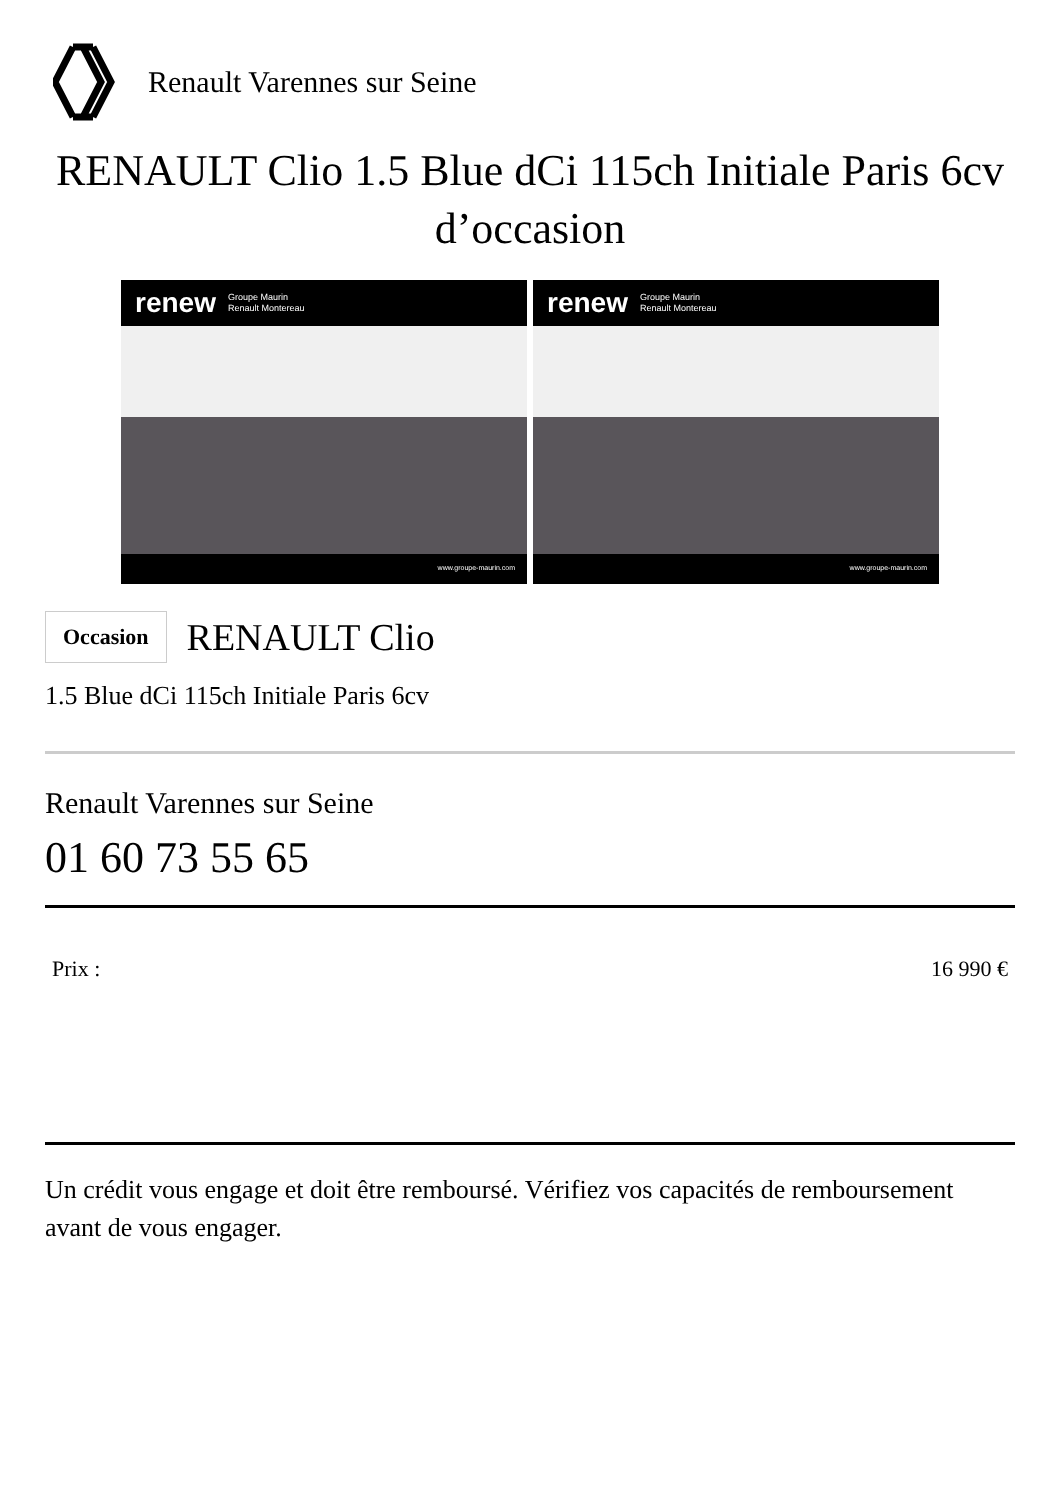Renault Varennes sur Seine
RENAULT Clio 1.5 Blue dCi 115ch Initiale Paris 6cv d’occasion
renew Groupe Maurin
Renault Montereau
www.groupe-maurin.com
renew Groupe Maurin
Renault Montereau
www.groupe-maurin.com
Occasion RENAULT Clio
1.5 Blue dCi 115ch Initiale Paris 6cv
Renault Varennes sur Seine
01 60 73 55 65
Prix : 16 990 €
Un crédit vous engage et doit être remboursé. Vérifiez vos capacités de remboursement avant de vous engager.